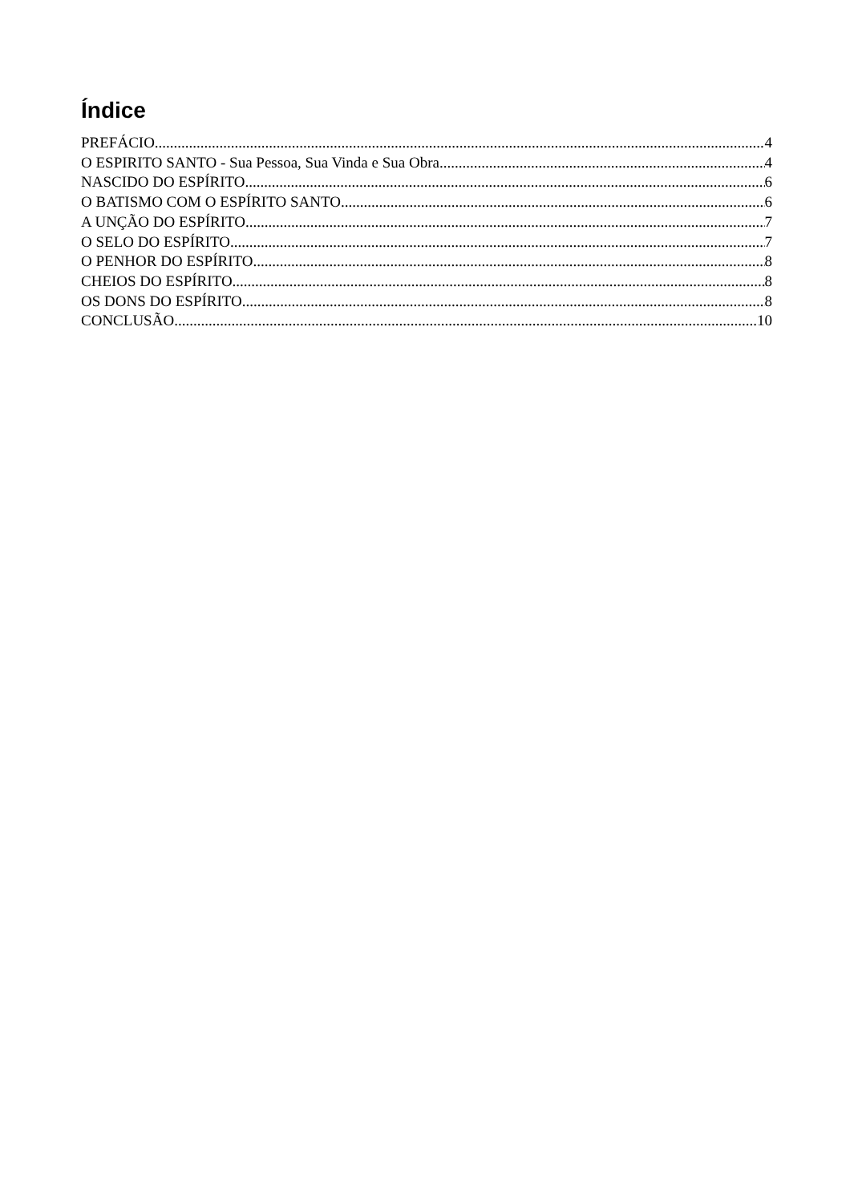Índice
PREFÁCIO 4
O ESPIRITO SANTO - Sua Pessoa, Sua Vinda e Sua Obra 4
NASCIDO DO ESPÍRITO 6
O BATISMO COM O ESPÍRITO SANTO 6
A UNÇÃO DO ESPÍRITO 7
O SELO DO ESPÍRITO 7
O PENHOR DO ESPÍRITO 8
CHEIOS DO ESPÍRITO 8
OS DONS DO ESPÍRITO 8
CONCLUSÃO 10